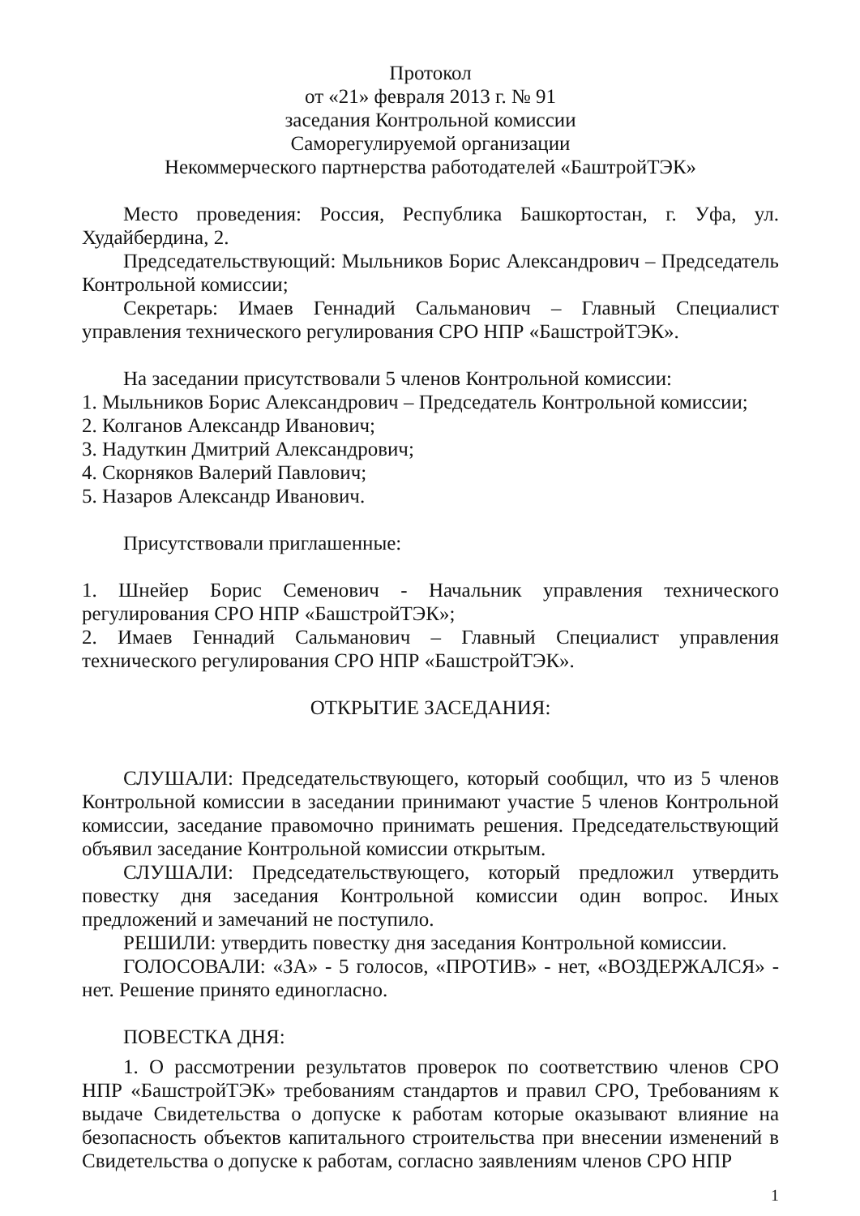Протокол
от «21» февраля 2013 г. № 91
заседания Контрольной комиссии
Саморегулируемой организации
Некоммерческого партнерства работодателей «БаштройТЭК»
Место проведения: Россия, Республика Башкортостан, г. Уфа, ул. Худайбердина, 2.
Председательствующий: Мыльников Борис Александрович – Председатель Контрольной комиссии;
Секретарь: Имаев Геннадий Сальманович – Главный Специалист управления технического регулирования СРО НПР «БашстройТЭК».
На заседании присутствовали 5 членов Контрольной комиссии:
1. Мыльников Борис Александрович – Председатель Контрольной комиссии;
2. Колганов Александр Иванович;
3. Надуткин Дмитрий Александрович;
4. Скорняков Валерий Павлович;
5. Назаров Александр Иванович.
Присутствовали приглашенные:
1. Шнейер Борис Семенович - Начальник управления технического регулирования СРО НПР «БашстройТЭК»;
2. Имаев Геннадий Сальманович – Главный Специалист управления технического регулирования СРО НПР «БашстройТЭК».
ОТКРЫТИЕ ЗАСЕДАНИЯ:
СЛУШАЛИ: Председательствующего, который сообщил, что из 5 членов Контрольной комиссии в заседании принимают участие 5 членов Контрольной комиссии, заседание правомочно принимать решения. Председательствующий объявил заседание Контрольной комиссии открытым.
СЛУШАЛИ: Председательствующего, который предложил утвердить повестку дня заседания Контрольной комиссии один вопрос. Иных предложений и замечаний не поступило.
РЕШИЛИ: утвердить повестку дня заседания Контрольной комиссии.
ГОЛОСОВАЛИ: «ЗА» - 5 голосов, «ПРОТИВ» - нет, «ВОЗДЕРЖАЛСЯ» - нет. Решение принято единогласно.
ПОВЕСТКА ДНЯ:
1. О рассмотрении результатов проверок по соответствию членов СРО НПР «БашстройТЭК» требованиям стандартов и правил СРО, Требованиям к выдаче Свидетельства о допуске к работам которые оказывают влияние на безопасность объектов капитального строительства при внесении изменений в Свидетельства о допуске к работам, согласно заявлениям членов СРО НПР
1